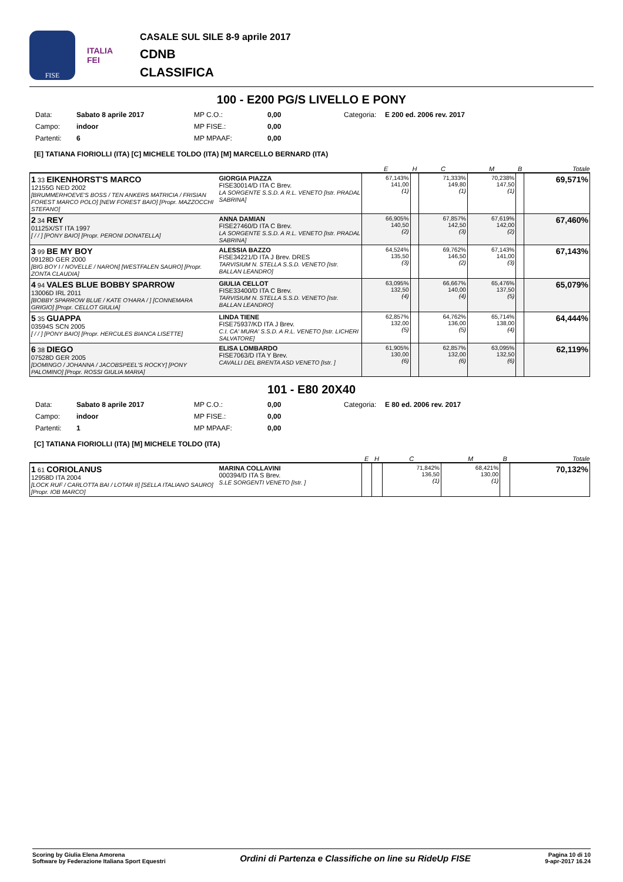FISE
ITALIA
FEI
CASALE SUL SILE 8-9 aprile 2017
CDNB
CLASSIFICA
100 - E200 PG/S LIVELLO E PONY
Data: Sabato 8 aprile 2017 MP C.O.: 0,00 Categoria: E 200 ed. 2006 rev. 2017 Campo: indoor MP FISE.: 0,00 Partenti: 6 MP MPAAF: 0,00
[E] TATIANA FIORIOLLI (ITA) [C] MICHELE TOLDO (ITA) [M] MARCELLO BERNARD (ITA)
| | | E | H | C | M | B | Totale |
| --- | --- | --- | --- | --- | --- | --- | --- |
| 1 33 EIKENHORST'S MARCO 12155G NED 2002 [BRUMMERHOEVE'S BOSS / TEN ANKERS MATRICIA / FRISIAN FOREST MARCO POLO] [NEW FOREST BAIO] [Propr. MAZZOCCHI STEFANO] | GIORGIA PIAZZA FISE30014/D ITA C Brev. LA SORGENTE S.S.D. A R.L. VENETO [Istr. PRADAL SABRINA] | 67,143% 141,00 (1) | | 71,333% 149,80 (1) | 70,238% 147,50 (1) | | 69,571% |
| 2 34 REY 01125X/ST ITA 1997 [ / / ] [PONY BAIO] [Propr. PERONI DONATELLA] | ANNA DAMIAN FISE27460/D ITA C Brev. LA SORGENTE S.S.D. A R.L. VENETO [Istr. PRADAL SABRINA] | 66,905% 140,50 (2) | | 67,857% 142,50 (3) | 67,619% 142,00 (2) | | 67,460% |
| 3 99 BE MY BOY 09128D GER 2000 [BIG BOY I / NOVELLE / NARON] [WESTFALEN SAURO] [Propr. ZONTA CLAUDIA] | ALESSIA BAZZO FISE34221/D ITA J Brev. DRES TARVISIUM N. STELLA S.S.D. VENETO [Istr. BALLAN LEANDRO] | 64,524% 135,50 (3) | | 69,762% 146,50 (2) | 67,143% 141,00 (3) | | 67,143% |
| 4 94 VALES BLUE BOBBY SPARROW 13006D IRL 2011 [BOBBY SPARROW BLUE / KATE O'HARA / ] [CONNEMARA GRIGIO] [Propr. CELLOT GIULIA] | GIULIA CELLOT FISE33400/D ITA C Brev. TARVISIUM N. STELLA S.S.D. VENETO [Istr. BALLAN LEANDRO] | 63,095% 132,50 (4) | | 66,667% 140,00 (4) | 65,476% 137,50 (5) | | 65,079% |
| 5 35 GUAPPA 03594S SCN 2005 [ / / ] [PONY BAIO] [Propr. HERCULES BIANCA LISETTE] | LINDA TIENE FISE75937/KD ITA J Brev. C.I. CA' MURA' S.S.D. A R.L. VENETO [Istr. LICHERI SALVATORE] | 62,857% 132,00 (5) | | 64,762% 136,00 (5) | 65,714% 138,00 (4) | | 64,444% |
| 6 38 DIEGO 07528D GER 2005 [DOMINGO / JOHANNA / JACOBSPEEL'S ROCKY] [PONY PALOMINO] [Propr. ROSSI GIULIA MARIA] | ELISA LOMBARDO FISE7063/D ITA Y Brev. CAVALLI DEL BRENTA ASD VENETO [Istr. ] | 61,905% 130,00 (6) | | 62,857% 132,00 (6) | 63,095% 132,50 (6) | | 62,119% |
101 - E80 20X40
Data: Sabato 8 aprile 2017 MP C.O.: 0,00 Categoria: E 80 ed. 2006 rev. 2017 Campo: indoor MP FISE.: 0,00 Partenti: 1 MP MPAAF: 0,00
[C] TATIANA FIORIOLLI (ITA) [M] MICHELE TOLDO (ITA)
| | | E | H | C | M | B | Totale |
| --- | --- | --- | --- | --- | --- | --- | --- |
| 1 61 CORIOLANUS 12958D ITA 2004 [LOCK RUF / CARLOTTA BAI / LOTAR II] [SELLA ITALIANO SAURO] [Propr. IOB MARCO] | MARINA COLLAVINI 000394/D ITA S Brev. S.LE SORGENTI VENETO [Istr. ] | | | 71,842% 136,50 (1) | 68,421% 130,00 (1) | | 70,132% |
Scoring by Giulia Elena Amorena
Software by Federazione Italiana Sport Equestri
Ordini di Partenza e Classifiche on line su RideUp FISE
Pagina 10 di 10
9-apr-2017 16.24